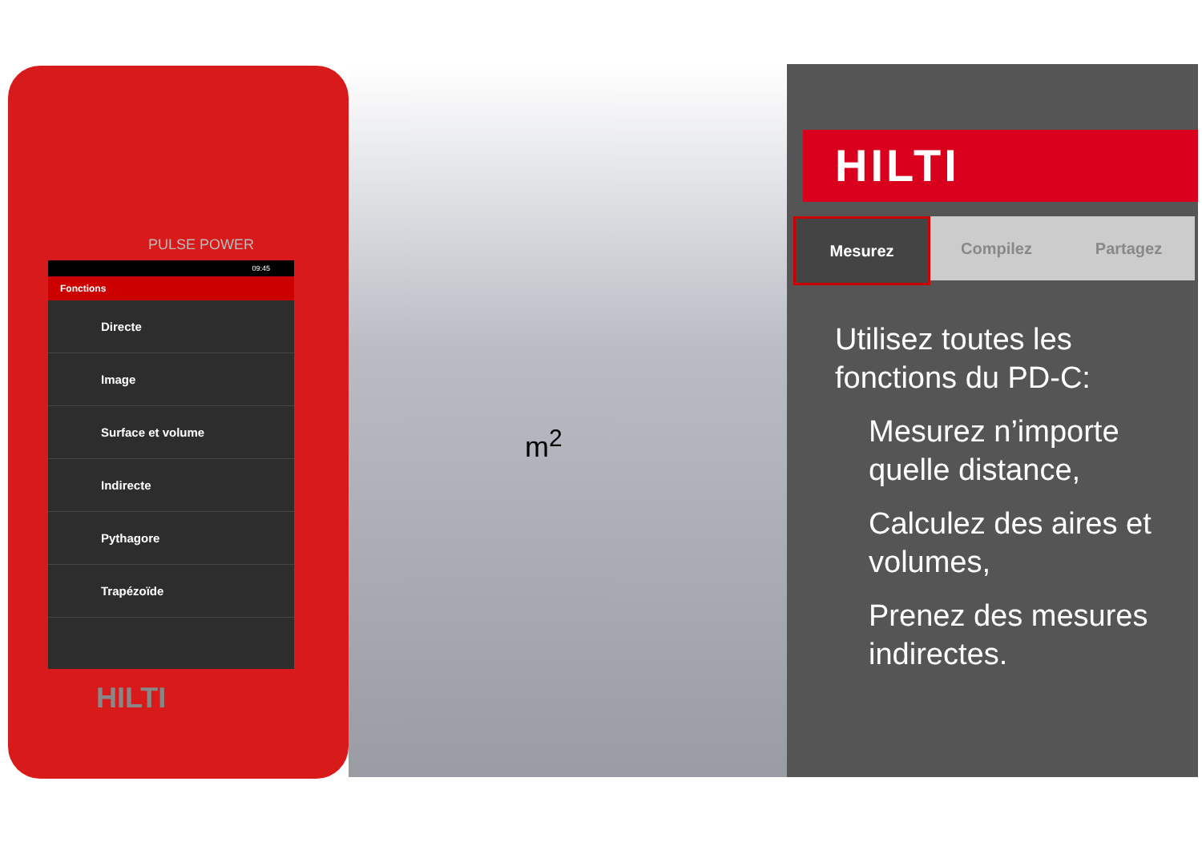PULSE POWER
09:45
Fonctions
Directe
Image
Surface et volume
Indirecte
Pythagore
Trapézoïde
HILTI
m<sup>2</sup>
HILTI
Mesurez Compilez Partagez
Utilisez toutes les fonctions du PD-C:
Mesurez n’importe quelle distance,
Calculez des aires et volumes,
Prenez des mesures indirectes.